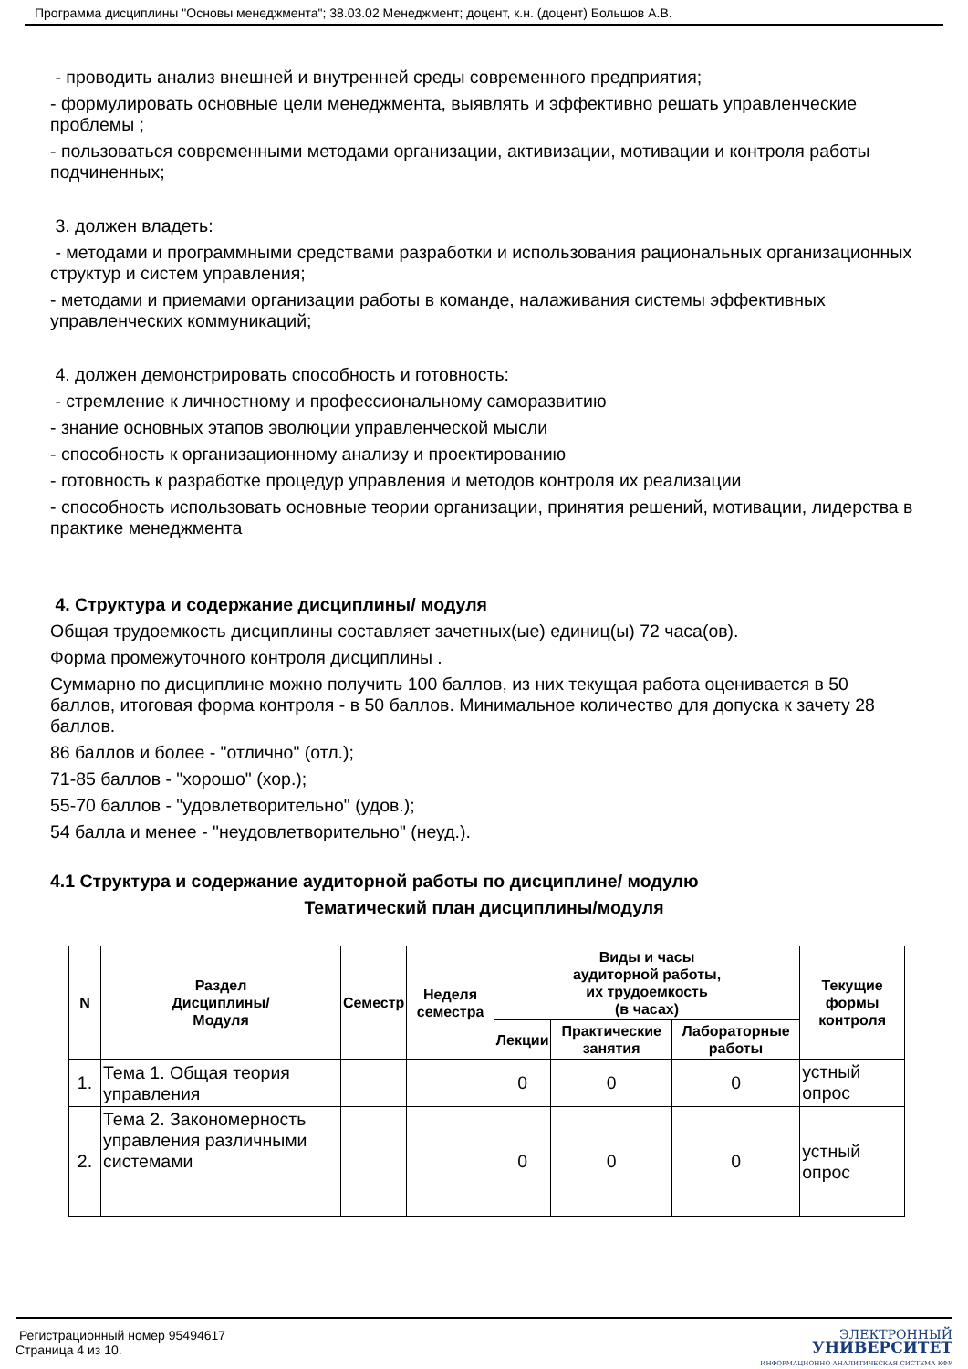Программа дисциплины "Основы менеджмента"; 38.03.02 Менеджмент; доцент, к.н. (доцент) Большов А.В.
- проводить анализ внешней и внутренней среды современного предприятия;
- формулировать основные цели менеджмента, выявлять и эффективно решать управленческие проблемы ;
- пользоваться современными методами организации, активизации, мотивации и контроля работы подчиненных;
3. должен владеть:
- методами и программными средствами разработки и использования рациональных организационных структур и систем управления;
- методами и приемами организации работы в команде, налаживания системы эффективных управленческих коммуникаций;
4. должен демонстрировать способность и готовность:
- стремление к личностному и профессиональному саморазвитию
- знание основных этапов эволюции управленческой мысли
- способность к организационному анализу и проектированию
- готовность к разработке процедур управления и методов контроля их реализации
- способность использовать основные теории организации, принятия решений, мотивации, лидерства в практике менеджмента
4. Структура и содержание дисциплины/ модуля
Общая трудоемкость дисциплины составляет зачетных(ые) единиц(ы) 72 часа(ов).
Форма промежуточного контроля дисциплины .
Суммарно по дисциплине можно получить 100 баллов, из них текущая работа оценивается в 50 баллов, итоговая форма контроля - в 50 баллов. Минимальное количество для допуска к зачету 28 баллов.
86 баллов и более - "отлично" (отл.);
71-85 баллов - "хорошо" (хор.);
55-70 баллов - "удовлетворительно" (удов.);
54 балла и менее - "неудовлетворительно" (неуд.).
4.1 Структура и содержание аудиторной работы по дисциплине/ модулю
Тематический план дисциплины/модуля
| N | Раздел Дисциплины/ Модуля | Семестр | Неделя семестра | Виды и часы аудиторной работы, их трудоемкость (в часах) | | | Текущие формы контроля |
| --- | --- | --- | --- | --- | --- | --- | --- |
| | | | | Лекции | Практические занятия | Лабораторные работы | |
| 1. | Тема 1. Общая теория управления | | | 0 | 0 | 0 | устный опрос |
| 2. | Тема 2. Закономерность управления различными системами | | | 0 | 0 | 0 | устный опрос |
Регистрационный номер 95494617
Страница 4 из 10.
ЭЛЕКТРОННЫЙ
УНИВЕРСИТЕТ
ИНФОРМАЦИОННО-АНАЛИТИЧЕСКАЯ СИСТЕМА КФУ